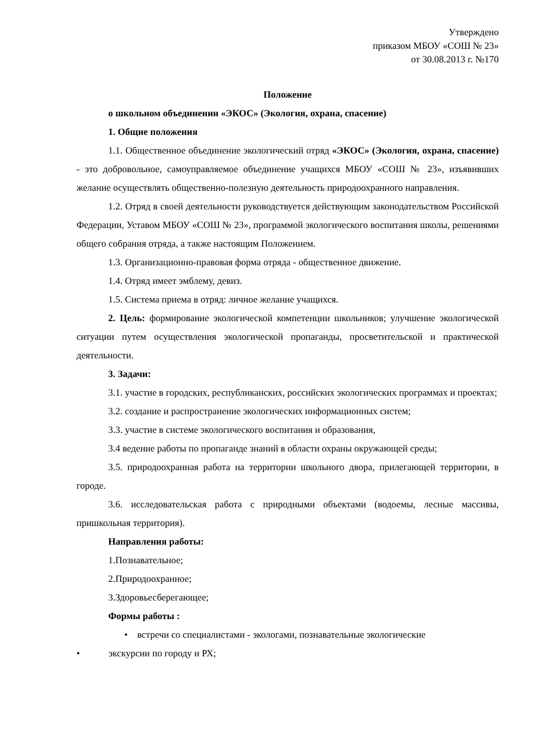Утверждено
приказом МБОУ «СОШ № 23»
от 30.08.2013 г. №170
Положение
о школьном объединении «ЭКОС» (Экология, охрана, спасение)
1. Общие положения
1.1. Общественное объединение экологический отряд «ЭКОС» (Экология, охрана, спасение) - это добровольное, самоуправляемое объединение учащихся МБОУ «СОШ № 23», изъявивших желание осуществлять общественно-полезную деятельность природоохранного направления.
1.2. Отряд в своей деятельности руководствуется действующим законодательством Российской Федерации, Уставом МБОУ «СОШ № 23», программой экологического воспитания школы, решениями общего собрания отряда, а также настоящим Положением.
1.3. Организационно-правовая форма отряда - общественное движение.
1.4. Отряд имеет эмблему, девиз.
1.5. Система приема в отряд: личное желание учащихся.
2. Цель: формирование экологической компетенции школьников; улучшение экологической ситуации путем осуществления экологической пропаганды, просветительской и практической деятельности.
3. Задачи:
3.1. участие в городских, республиканских, российских экологических программах и проектах;
3.2. создание и распространение экологических информационных систем;
3.3. участие в системе экологического воспитания и образования,
3.4 ведение работы по пропаганде знаний в области охраны окружающей среды;
3.5. природоохранная работа на территории школьного двора, прилегающей территории, в городе.
3.6. исследовательская работа с природными объектами (водоемы, лесные массивы, пришкольная территория).
Направления работы:
1.Познавательное;
2.Природоохранное;
3.Здоровьесберегающее;
Формы работы :
• встречи со специалистами - экологами, познавательные экологические
• экскурсии по городу и РХ;